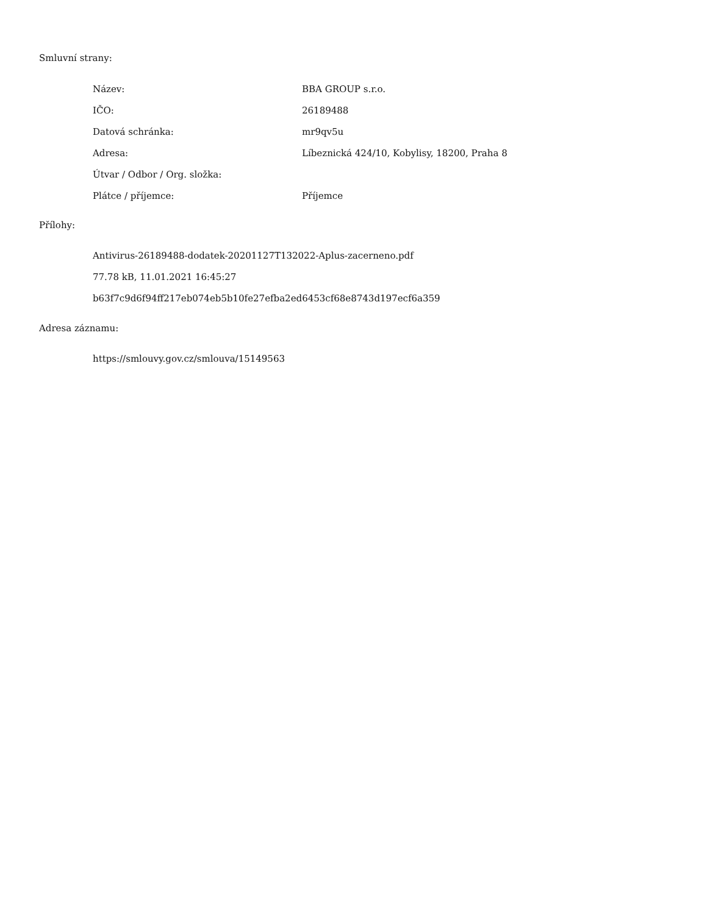Smluvní strany:
| Název: | BBA GROUP s.r.o. |
| IČO: | 26189488 |
| Datová schránka: | mr9qv5u |
| Adresa: | Líbeznická 424/10, Kobylisy, 18200, Praha 8 |
| Útvar / Odbor / Org. složka: | |
| Plátce / příjemce: | Příjemce |
Přílohy:
Antivirus-26189488-dodatek-20201127T132022-Aplus-zacerneno.pdf
77.78 kB, 11.01.2021 16:45:27
b63f7c9d6f94ff217eb074eb5b10fe27efba2ed6453cf68e8743d197ecf6a359
Adresa záznamu:
https://smlouvy.gov.cz/smlouva/15149563